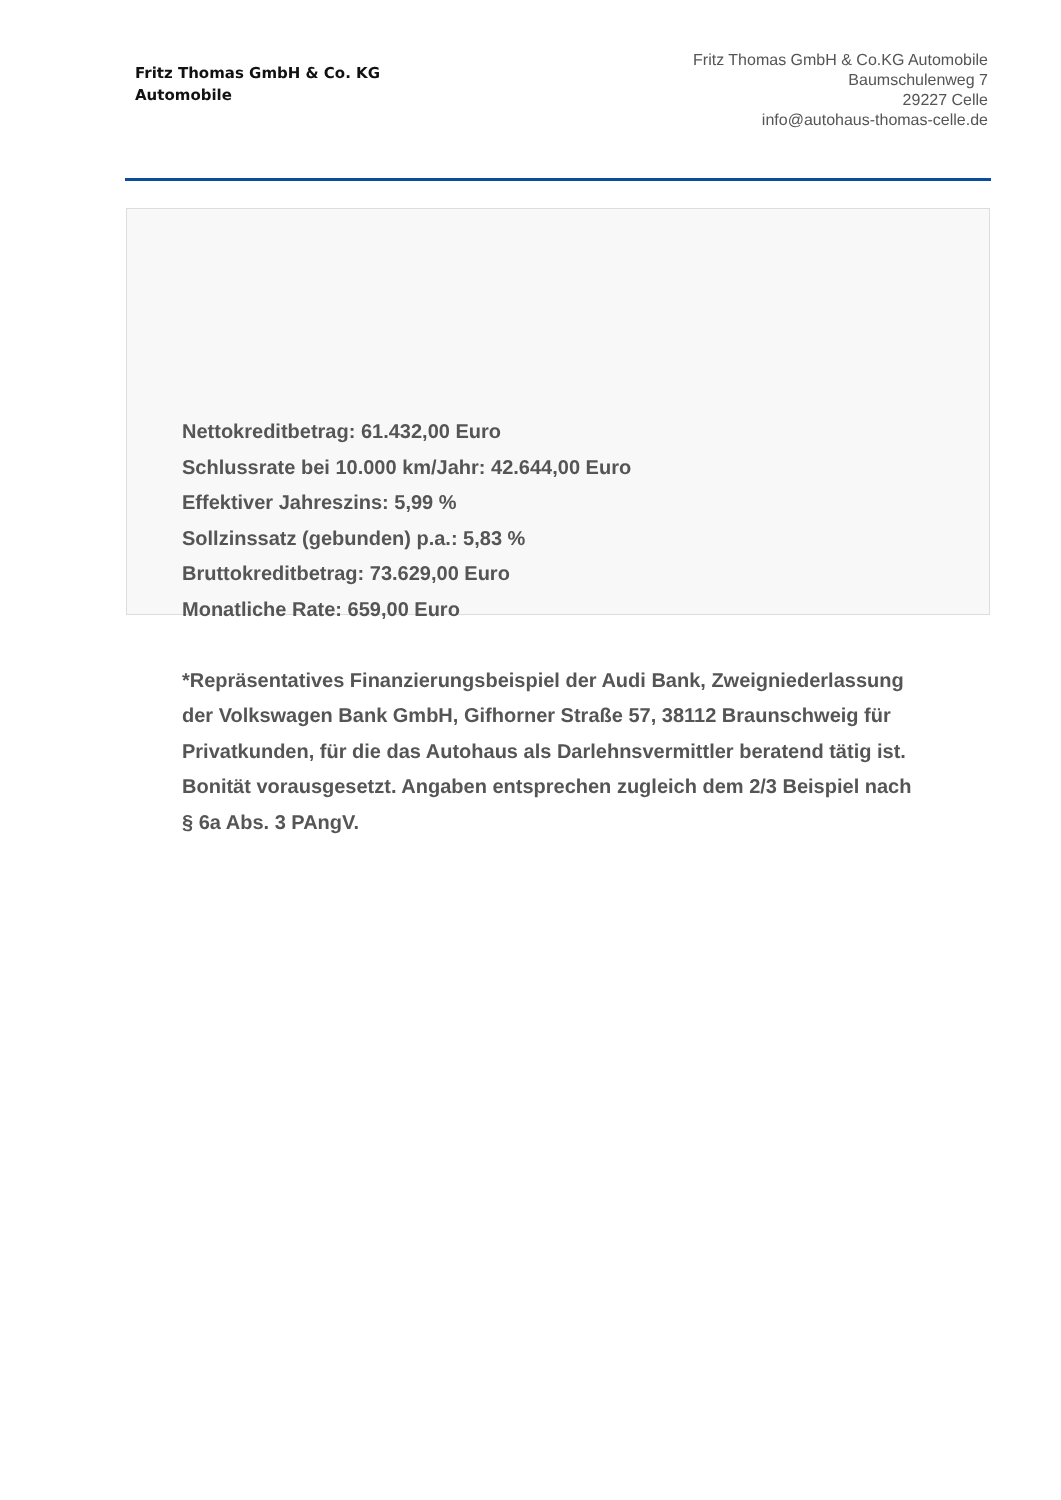Fritz Thomas GmbH & Co. KG
Automobile
Fritz Thomas GmbH & Co.KG Automobile
Baumschulenweg 7
29227 Celle
info@autohaus-thomas-celle.de
Nettokreditbetrag: 61.432,00 Euro
Schlussrate bei 10.000 km/Jahr: 42.644,00 Euro
Effektiver Jahreszins: 5,99 %
Sollzinssatz (gebunden) p.a.: 5,83 %
Bruttokreditbetrag: 73.629,00 Euro
Monatliche Rate: 659,00 Euro
*Repräsentatives Finanzierungsbeispiel der Audi Bank, Zweigniederlassung der Volkswagen Bank GmbH, Gifhorner Straße 57, 38112 Braunschweig für Privatkunden, für die das Autohaus als Darlehnsvermittler beratend tätig ist. Bonität vorausgesetzt. Angaben entsprechen zugleich dem 2/3 Beispiel nach § 6a Abs. 3 PAngV.